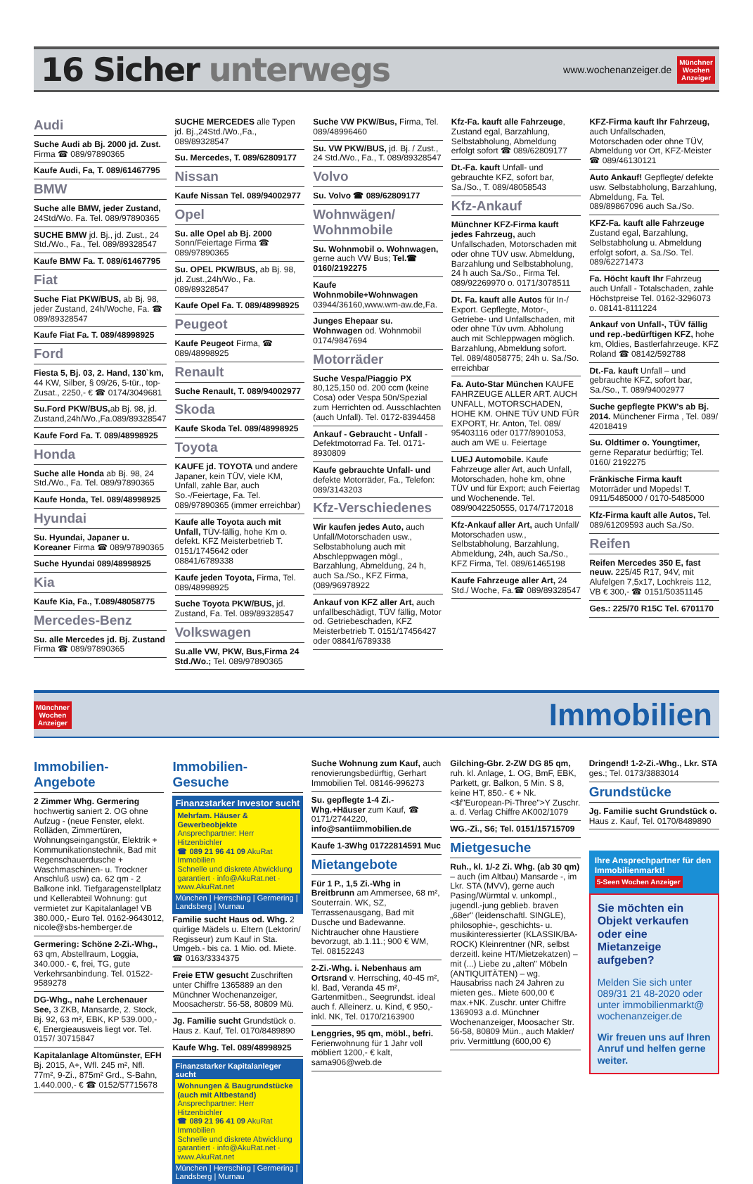16 Sicher unterwegs
www.wochenanzeiger.de
Münchner
Wochen
Anzeiger
Audi
Suche Audi ab Bj. 2000 jd. Zust. Firma ☎ 089/97890365
Kaufe Audi, Fa, T. 089/61467795
BMW
Suche alle BMW, jeder Zustand, 24Std/Wo. Fa. Tel. 089/97890365
SUCHE BMW jd. Bj., jd. Zust., 24 Std./Wo., Fa., Tel. 089/89328547
Kaufe BMW Fa. T. 089/61467795
Fiat
Suche Fiat PKW/BUS, ab Bj. 98, jeder Zustand, 24h/Woche, Fa. ☎ 089/89328547
Kaufe Fiat Fa. T. 089/48998925
Ford
Fiesta 5, Bj. 03, 2. Hand, 130`km, 44 KW, Silber, § 09/26, 5-tür., top-Zusat., 2250,- € ☎ 0174/3049681
Su.Ford PKW/BUS, ab Bj. 98, jd. Zustand,24h/Wo.,Fa.089/89328547
Kaufe Ford Fa. T. 089/48998925
Honda
Suche alle Honda ab Bj. 98, 24 Std./Wo., Fa. Tel. 089/97890365
Kaufe Honda, Tel. 089/48998925
Hyundai
Su. Hyundai, Japaner u. Koreaner Firma ☎ 089/97890365
Suche Hyundai 089/48998925
Kia
Kaufe Kia, Fa., T.089/48058775
Mercedes-Benz
Su. alle Mercedes jd. Bj. Zustand Firma ☎ 089/97890365
SUCHE MERCEDES alle Typen jd. Bj.,24Std./Wo.,Fa., 089/89328547
Su. Mercedes, T. 089/62809177
Nissan
Kaufe Nissan Tel. 089/94002977
Opel
Su. alle Opel ab Bj. 2000 Sonn/Feiertage Firma ☎ 089/97890365
Su. OPEL PKW/BUS, ab Bj. 98, jd. Zust.,24h/Wo., Fa. 089/89328547
Kaufe Opel Fa. T. 089/48998925
Peugeot
Kaufe Peugeot Firma, ☎ 089/48998925
Renault
Suche Renault, T. 089/94002977
Skoda
Kaufe Skoda Tel. 089/48998925
Toyota
KAUFE jd. TOYOTA und andere Japaner, kein TÜV, viele KM, Unfall, zahle Bar, auch So.-/Feiertage, Fa. Tel. 089/97890365 (immer erreichbar)
Kaufe alle Toyota auch mit Unfall, TÜV-fällig, hohe Km o. defekt. KFZ Meisterbetrieb T. 0151/1745642 oder 08841/6789338
Kaufe jeden Toyota, Firma, Tel. 089/48998925
Suche Toyota PKW/BUS, jd. Zustand, Fa. Tel. 089/89328547
Volkswagen
Su.alle VW, PKW, Bus,Firma 24 Std./Wo.; Tel. 089/97890365
Suche VW PKW/Bus, Firma, Tel. 089/48996460
Su. VW PKW/BUS, jd. Bj. / Zust., 24 Std./Wo., Fa., T. 089/89328547
Volvo
Su. Volvo ☎ 089/62809177
Wohnwägen/ Wohnmobile
Su. Wohnmobil o. Wohnwagen, gerne auch VW Bus; Tel.☎ 0160/2192275
Kaufe Wohnmobile+Wohnwagen 03944/36160,www.wm-aw.de,Fa.
Junges Ehepaar su. Wohnwagen od. Wohnmobil 0174/9847694
Motorräder
Suche Vespa/Piaggio PX 80,125,150 od. 200 ccm (keine Cosa) oder Vespa 50n/Spezial zum Herrichten od. Ausschlachten (auch Unfall). Tel. 0172-8394458
Ankauf - Gebraucht - Unfall - Defektmotorrad Fa. Tel. 0171-8930809
Kaufe gebrauchte Unfall- und defekte Motorräder, Fa., Telefon: 089/3143203
Kfz-Verschiedenes
Wir kaufen jedes Auto, auch Unfall/Motorschaden usw., Selbstabholung auch mit Abschleppwagen mögl., Barzahlung, Abmeldung, 24 h, auch Sa./So., KFZ Firma, (089/96978922
Ankauf von KFZ aller Art, auch unfallbeschädigt, TÜV fällig, Motor od. Getriebeschaden, KFZ Meisterbetrieb T. 0151/17456427 oder 08841/6789338
Kfz-Fa. kauft alle Fahrzeuge, Zustand egal, Barzahlung, Selbstabholung, Abmeldung erfolgt sofort ☎ 089/62809177
Dt.-Fa. kauft Unfall- und gebrauchte KFZ, sofort bar, Sa./So., T. 089/48058543
Kfz-Ankauf
Münchner KFZ-Firma kauft jedes Fahrzeug, auch Unfallschaden, Motorschaden mit oder ohne TÜV usw. Abmeldung, Barzahlung und Selbstabholung, 24 h auch Sa./So., Firma Tel. 089/92269970 o. 0171/3078511
Dt. Fa. kauft alle Autos für In-/ Export. Gepflegte, Motor-, Getriebe- und Unfallschaden, mit oder ohne Tüv uvm. Abholung auch mit Schleppwagen möglich. Barzahlung, Abmeldung sofort. Tel. 089/48058775; 24h u. Sa./So. erreichbar
Fa. Auto-Star München KAUFE FAHRZEUGE ALLER ART. AUCH UNFALL, MOTORSCHADEN, HOHE KM. OHNE TÜV UND FÜR EXPORT, Hr. Anton, Tel. 089/ 95403116 oder 0177/8901053, auch am WE u. Feiertage
LUEJ Automobile. Kaufe Fahrzeuge aller Art, auch Unfall, Motorschaden, hohe km, ohne TÜV und für Export; auch Feiertag und Wochenende. Tel. 089/9042250555, 0174/7172018
Kfz-Ankauf aller Art, auch Unfall/ Motorschaden usw., Selbstabholung, Barzahlung, Abmeldung, 24h, auch Sa./So., KFZ Firma, Tel. 089/61465198
Kaufe Fahrzeuge aller Art, 24 Std./ Woche, Fa.☎ 089/89328547
KFZ-Firma kauft Ihr Fahrzeug, auch Unfallschaden, Motorschaden oder ohne TÜV, Abmeldung vor Ort, KFZ-Meister ☎ 089/46130121
Auto Ankauf! Gepflegte/ defekte usw. Selbstabholung, Barzahlung, Abmeldung, Fa. Tel. 089/89867096 auch Sa./So.
KFZ-Fa. kauft alle Fahrzeuge Zustand egal, Barzahlung, Selbstabholung u. Abmeldung erfolgt sofort, a. Sa./So. Tel. 089/62271473
Fa. Höcht kauft Ihr Fahrzeug auch Unfall - Totalschaden, zahle Höchstpreise Tel. 0162-3296073 o. 08141-8111224
Ankauf von Unfall-, TÜV fällig und rep.-bedürftigen KFZ, hohe km, Oldies, Bastlerfahrzeuge. KFZ Roland ☎ 08142/592788
Dt.-Fa. kauft Unfall – und gebrauchte KFZ, sofort bar, Sa./So., T. 089/94002977
Suche gepflegte PKW's ab Bj. 2014. Münchener Firma , Tel. 089/ 42018419
Su. Oldtimer o. Youngtimer, gerne Reparatur bedürftig; Tel. 0160/ 2192275
Fränkische Firma kauft Motorräder und Mopeds! T. 0911/5485000 / 0170-5485000
Kfz-Firma kauft alle Autos, Tel. 089/61209593 auch Sa./So.
Reifen
Reifen Mercedes 350 E, fast neuw. 225/45 R17, 94V, mit Alufelgen 7,5x17, Lochkreis 112, VB € 300,- ☎ 0151/50351145
Ges.: 225/70 R15C Tel. 6701170
Münchner
Wochen
Anzeiger
Immobilien
Immobilien-Angebote
2 Zimmer Whg. Germering hochwertig saniert 2. OG ohne Aufzug - (neue Fenster, elekt. Rolläden, Zimmertüren, Wohnungseingangstür, Elektrik + Kommunikationstechnik, Bad mit Regenschauerdusche + Waschmaschinen- u. Trockner Anschluß usw) ca. 62 qm - 2 Balkone inkl. Tiefgaragenstellplatz und Kellerabteil Wohnung: gut vermietet zur Kapitalanlage! VB 380.000,- Euro Tel. 0162-9643012, nicole@sbs-hemberger.de
Germering: Schöne 2-Zi.-Whg., 63 qm, Abstellraum, Loggia, 340.000.- €, frei, TG, gute Verkehrsanbindung. Tel. 01522-9589278
DG-Whg., nahe Lerchenauer See, 3 ZKB, Mansarde, 2. Stock, Bj. 92, 63 m², EBK, KP 539.000,- €, Energieausweis liegt vor. Tel. 0157/ 30715847
Kapitalanlage Altomünster, EFH Bj. 2015, A+, Wfl. 245 m², Nfl. 77m², 9-Zi., 875m² Grd., S-Bahn, 1.440.000,- € ☎ 0152/57715678
Immobilien-Gesuche
Finanzstarker Investor sucht
Mehrfam. Häuser & Gewerbeobjekte
Ansprechpartner: Herr Hitzenbichler
☎ 089 21 96 41 09 AkuRat Immobilien
Schnelle und diskrete Abwicklung garantiert · info@AkuRat.net · www.AkuRat.net
München | Herrsching | Germering | Landsberg | Murnau
Familie sucht Haus od. Whg. 2 quirlige Mädels u. Eltern (Lektorin/ Regisseur) zum Kauf in Sta. Umgeb.- bis ca. 1 Mio. od. Miete. ☎ 0163/3334375
Freie ETW gesucht Zuschriften unter Chiffre 1365889 an den Münchner Wochenanzeiger, Moosacherstr. 56-58, 80809 Mü.
Jg. Familie sucht Grundstück o. Haus z. Kauf, Tel. 0170/8489890
Kaufe Whg. Tel. 089/48998925
Finanzstarker Kapitalanleger sucht
Wohnungen & Baugrundstücke (auch mit Altbestand)
Ansprechpartner: Herr Hitzenbichler
☎ 089 21 96 41 09 AkuRat Immobilien
Schnelle und diskrete Abwicklung garantiert · info@AkuRat.net · www.AkuRat.net
München | Herrsching | Germering | Landsberg | Murnau
Suche Wohnung zum Kauf, auch renovierungsbedürftig, Gerhart Immobilien Tel. 08146-996273
Su. gepflegte 1-4 Zi.-Whg.+Häuser zum Kauf, ☎ 0171/2744220, info@santiimmobilien.de
Kaufe 1-3Whg 01722814591 Muc
Mietangebote
Für 1 P., 1,5 Zi.-Whg in Breitbrunn am Ammersee, 68 m², Souterrain. WK, SZ, Terrassenausgang, Bad mit Dusche und Badewanne. Nichtraucher ohne Haustiere bevorzugt, ab.1.11.; 900 € WM, Tel. 08152243
2-Zi.-Whg. i. Nebenhaus am Ortsrand v. Herrsching, 40-45 m², kl. Bad, Veranda 45 m², Gartenmitben., Seegrundst. ideal auch f. Alleinerz. u. Kind, € 950,- inkl. NK, Tel. 0170/2163900
Lenggries, 95 qm, möbl., befri. Ferienwohnung für 1 Jahr voll möbliert 1200,- € kalt, sama906@web.de
Gilching-Gbr. 2-ZW DG 85 qm, ruh. kl. Anlage, 1. OG, BmF, EBK, Parkett, gr. Balkon, 5 Min. S 8, keine HT, 850.- € + Nk. <$f"European-Pi-Three">Y Zuschr. a. d. Verlag Chiffre AK002/1079
WG.-Zi., S6; Tel. 0151/15715709
Mietgesuche
Ruh., kl. 1/-2 Zi. Whg. (ab 30 qm) – auch (im Altbau) Mansarde -, im Lkr. STA (MVV), gerne auch Pasing/Würmtal v. unkompl., jugendl.-jung geblieb. braven „68er" (leidenschaftl. SINGLE), philosophie-, geschichts- u. musikinteressierter (KLASSIK/BA-ROCK) Kleinrentner (NR, selbst derzeitl. keine HT/Mietzekatzen) – mit (...) Liebe zu „alten" Möbeln (ANTIQUITÄTEN) – wg. Hausabriss nach 24 Jahren zu mieten ges.. Miete 600,00 € max.+NK. Zuschr. unter Chiffre 1369093 a.d. Münchner Wochenanzeiger, Moosacher Str. 56-58, 80809 Mün., auch Makler/ priv. Vermittlung (600,00 €)
Dringend! 1-2-Zi.-Whg., Lkr. STA ges.; Tel. 0173/3883014
Grundstücke
Jg. Familie sucht Grundstück o. Haus z. Kauf, Tel. 0170/8489890
Ihre Ansprechpartner für den Immobilienmarkt! 5-Seen Wochen Anzeiger
Sie möchten ein Objekt verkaufen oder eine Mietanzeige aufgeben?
Melden Sie sich unter 089/31 21 48-2020 oder unter immobilienmarkt@ wochenanzeiger.de
Wir freuen uns auf Ihren Anruf und helfen gerne weiter.